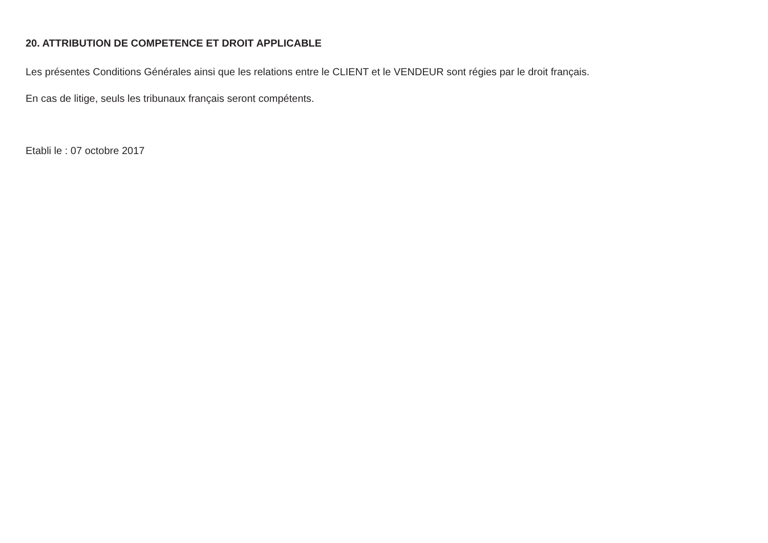20. ATTRIBUTION DE COMPETENCE ET DROIT APPLICABLE
Les présentes Conditions Générales ainsi que les relations entre le CLIENT et le VENDEUR sont régies par le droit français.
En cas de litige, seuls les tribunaux français seront compétents.
Etabli le : 07 octobre 2017